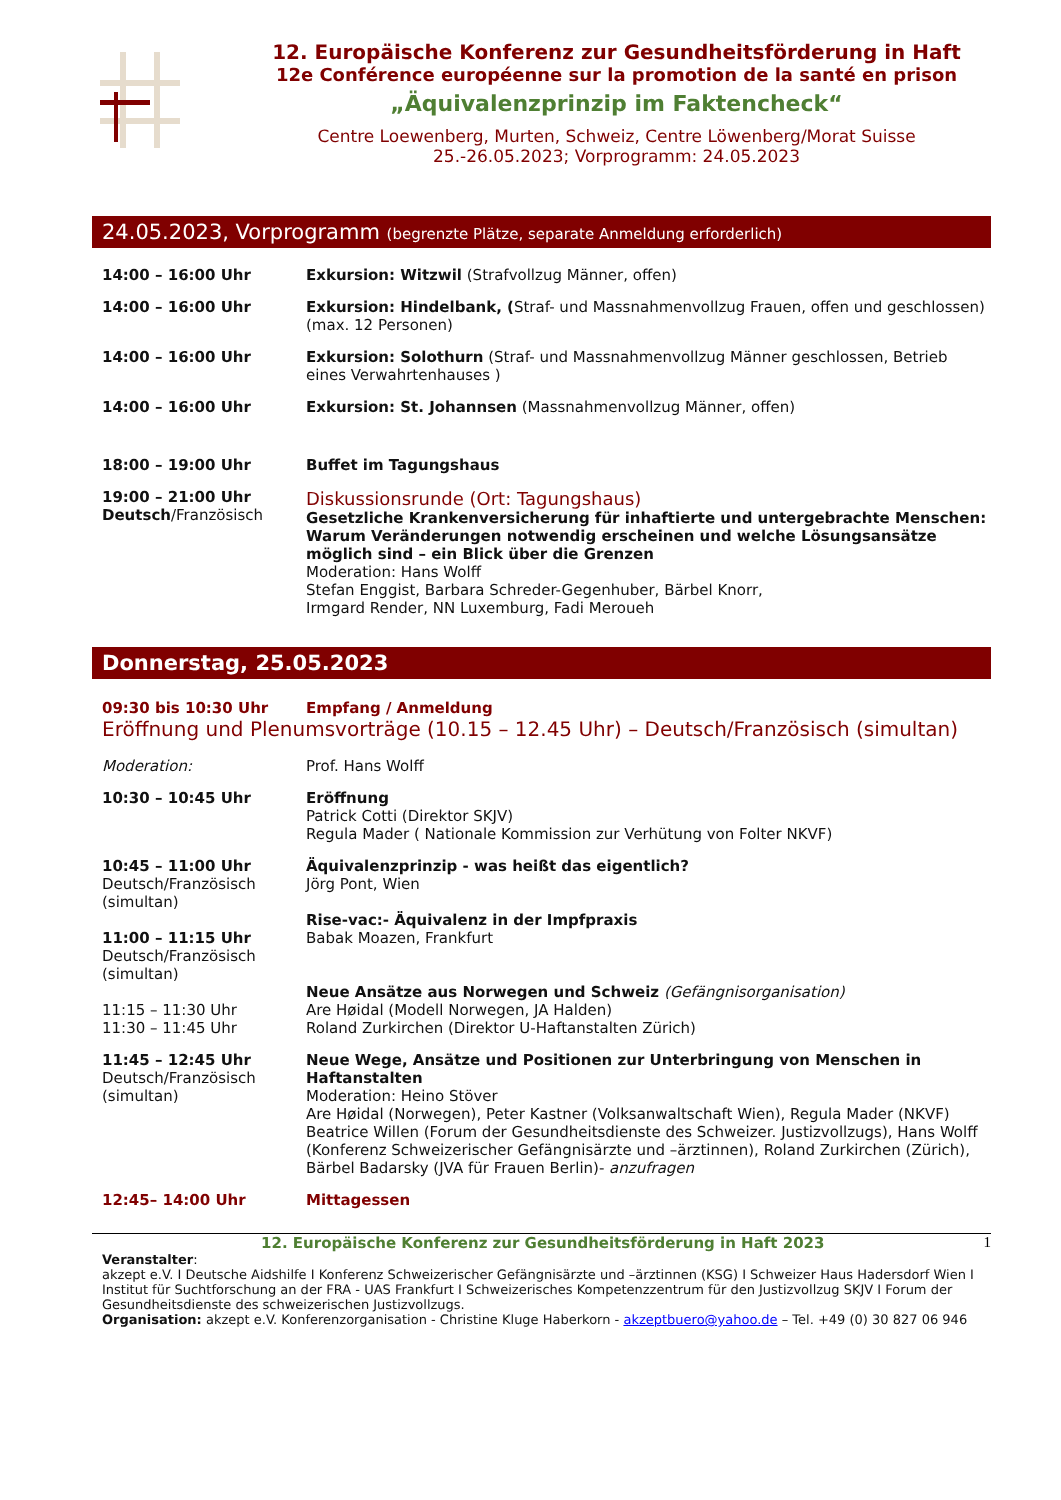12. Europäische Konferenz zur Gesundheitsförderung in Haft
12e Conférence européenne sur la promotion de la santé en prison
„Äquivalenzprinzip im Faktencheck“
Centre Loewenberg, Murten, Schweiz, Centre Löwenberg/Morat Suisse
25.-26.05.2023; Vorprogramm: 24.05.2023
24.05.2023, Vorprogramm (begrenzte Plätze, separate Anmeldung erforderlich)
14:00 – 16:00 Uhr Exkursion: Witzwil (Strafvollzug Männer, offen)
14:00 – 16:00 Uhr Exkursion: Hindelbank, (Straf- und Massnahmenvollzug Frauen, offen und geschlossen) (max. 12 Personen)
14:00 – 16:00 Uhr Exkursion: Solothurn (Straf- und Massnahmenvollzug Männer geschlossen, Betrieb eines Verwahrtenhauses )
14:00 – 16:00 Uhr Exkursion: St. Johannsen (Massnahmenvollzug Männer, offen)
18:00 – 19:00 Uhr Buffet im Tagungshaus
19:00 – 21:00 Uhr
Deutsch/Französisch
Diskussionsrunde (Ort: Tagungshaus)
Gesetzliche Krankenversicherung für inhaftierte und untergebrachte Menschen: Warum Veränderungen notwendig erscheinen und welche Lösungsansätze möglich sind – ein Blick über die Grenzen
Moderation: Hans Wolff
Stefan Enggist, Barbara Schreder-Gegenhuber, Bärbel Knorr,
Irmgard Render, NN Luxemburg, Fadi Meroueh
Donnerstag, 25.05.2023
09:30 bis 10:30 Uhr Empfang / Anmeldung
Eröffnung und Plenumsvorträge (10.15 – 12.45 Uhr) – Deutsch/Französisch (simultan)
Moderation: Prof. Hans Wolff
10:30 – 10:45 Uhr Eröffnung
Patrick Cotti (Direktor SKJV)
Regula Mader ( Nationale Kommission zur Verhütung von Folter NKVF)
10:45 – 11:00 Uhr
Deutsch/Französisch (simultan)
11:00 – 11:15 Uhr
Deutsch/Französisch (simultan)
11:15 – 11:30 Uhr
11:30 – 11:45 Uhr
Äquivalenzprinzip - was heißt das eigentlich?
Jörg Pont, Wien
Rise-vac:- Äquivalenz in der Impfpraxis
Babak Moazen, Frankfurt
Neue Ansätze aus Norwegen und Schweiz (Gefängnisorganisation)
Are Høidal (Modell Norwegen, JA Halden)
Roland Zurkirchen (Direktor U-Haftanstalten Zürich)
11:45 – 12:45 Uhr
Deutsch/Französisch (simultan)
Neue Wege, Ansätze und Positionen zur Unterbringung von Menschen in Haftanstalten
Moderation: Heino Stöver
Are Høidal (Norwegen), Peter Kastner (Volksanwaltschaft Wien), Regula Mader (NKVF) Beatrice Willen (Forum der Gesundheitsdienste des Schweizer. Justizvollzugs), Hans Wolff (Konferenz Schweizerischer Gefängnisärzte und –ärztinnen), Roland Zurkirchen (Zürich), Bärbel Badarsky (JVA für Frauen Berlin)- anzufragen
12:45– 14:00 Uhr Mittagessen
12. Europäische Konferenz zur Gesundheitsförderung in Haft 2023 1
Veranstalter:
akzept e.V. I Deutsche Aidshilfe I Konferenz Schweizerischer Gefängnisärzte und –ärztinnen (KSG) I Schweizer Haus Hadersdorf Wien I Institut für Suchtforschung an der FRA - UAS Frankfurt I Schweizerisches Kompetenzzentrum für den Justizvollzug SKJV I Forum der Gesundheitsdienste des schweizerischen Justizvollzugs.
Organisation: akzept e.V. Konferenzorganisation - Christine Kluge Haberkorn - akzeptbuero@yahoo.de – Tel. +49 (0) 30 827 06 946